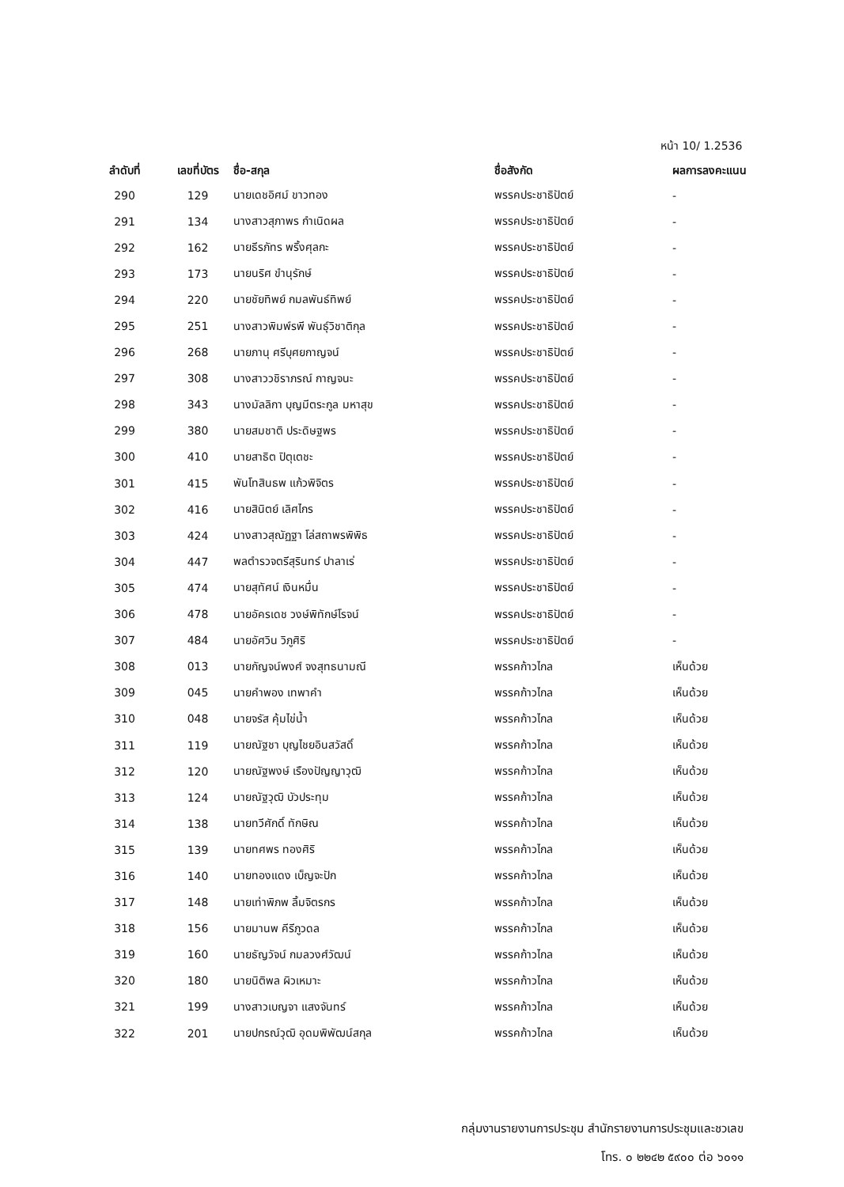หน้า 10/ 1.2536
| ลำดับที่ | เลขที่บัตร | ชื่อ-สกุล | ชื่อสังกัด | ผลการลงคะแนน |
| --- | --- | --- | --- | --- |
| 290 | 129 | นายเดชอิศม์ ขาวทอง | พรรคประชาธิปัตย์ | - |
| 291 | 134 | นางสาวสุภาพร กำเนิดผล | พรรคประชาธิปัตย์ | - |
| 292 | 162 | นายธีรภัทร พริ้งศุลกะ | พรรคประชาธิปัตย์ | - |
| 293 | 173 | นายนริศ ขำนุรักษ์ | พรรคประชาธิปัตย์ | - |
| 294 | 220 | นายชัยทิพย์ กมลพันธ์ทิพย์ | พรรคประชาธิปัตย์ | - |
| 295 | 251 | นางสาวพิมพ์รพี พันธุ์วิชาติกุล | พรรคประชาธิปัตย์ | - |
| 296 | 268 | นายภานุ ศรีบุศยกาญจน์ | พรรคประชาธิปัตย์ | - |
| 297 | 308 | นางสาววชิราภรณ์ กาญจนะ | พรรคประชาธิปัตย์ | - |
| 298 | 343 | นางมัลลิกา บุญมีตระกูล มหาสุข | พรรคประชาธิปัตย์ | - |
| 299 | 380 | นายสมชาติ ประดิษฐพร | พรรคประชาธิปัตย์ | - |
| 300 | 410 | นายสาธิต ปิตุเตชะ | พรรคประชาธิปัตย์ | - |
| 301 | 415 | พันโทสินธพ แก้วพิจิตร | พรรคประชาธิปัตย์ | - |
| 302 | 416 | นายสินิตย์ เลิศไกร | พรรคประชาธิปัตย์ | - |
| 303 | 424 | นางสาวสุณัฏฐา โล่สถาพรพิพิธ | พรรคประชาธิปัตย์ | - |
| 304 | 447 | พลตำรวจตรีสุรินทร์ ปาลาเร่ | พรรคประชาธิปัตย์ | - |
| 305 | 474 | นายสุทัศน์ เงินหมื่น | พรรคประชาธิปัตย์ | - |
| 306 | 478 | นายอัครเดช วงษ์พิทักษ์โรจน์ | พรรคประชาธิปัตย์ | - |
| 307 | 484 | นายอัศวิน วิภูศิริ | พรรคประชาธิปัตย์ | - |
| 308 | 013 | นายกัญจน์พงศ์ จงสุทธนามณี | พรรคก้าวไกล | เห็นด้วย |
| 309 | 045 | นายคำพอง เทพาคำ | พรรคก้าวไกล | เห็นด้วย |
| 310 | 048 | นายจรัส คุ้มไข่น้ำ | พรรคก้าวไกล | เห็นด้วย |
| 311 | 119 | นายณัฐชา บุญไชยอินสวัสดิ์ | พรรคก้าวไกล | เห็นด้วย |
| 312 | 120 | นายณัฐพงษ์ เรืองปัญญาวุฒิ | พรรคก้าวไกล | เห็นด้วย |
| 313 | 124 | นายณัฐวุฒิ บัวประทุม | พรรคก้าวไกล | เห็นด้วย |
| 314 | 138 | นายทวีศักดิ์ ทักษิณ | พรรคก้าวไกล | เห็นด้วย |
| 315 | 139 | นายทศพร ทองศิริ | พรรคก้าวไกล | เห็นด้วย |
| 316 | 140 | นายทองแดง เบ็ญจะปัก | พรรคก้าวไกล | เห็นด้วย |
| 317 | 148 | นายเท่าพิภพ ลิ้มจิตรกร | พรรคก้าวไกล | เห็นด้วย |
| 318 | 156 | นายมานพ คีรีภูวดล | พรรคก้าวไกล | เห็นด้วย |
| 319 | 160 | นายธัญวัจน์ กมลวงศ์วัฒน์ | พรรคก้าวไกล | เห็นด้วย |
| 320 | 180 | นายนิติพล ผิวเหมาะ | พรรคก้าวไกล | เห็นด้วย |
| 321 | 199 | นางสาวเบญจา แสงจันทร์ | พรรคก้าวไกล | เห็นด้วย |
| 322 | 201 | นายปกรณ์วุฒิ อุดมพิพัฒน์สกุล | พรรคก้าวไกล | เห็นด้วย |
กลุ่มงานรายงานการประชุม สำนักรายงานการประชุมและชวเลข
โทร. ๐ ๒๒๔๒ ๕๙๐๐ ต่อ ๖๐๑๑